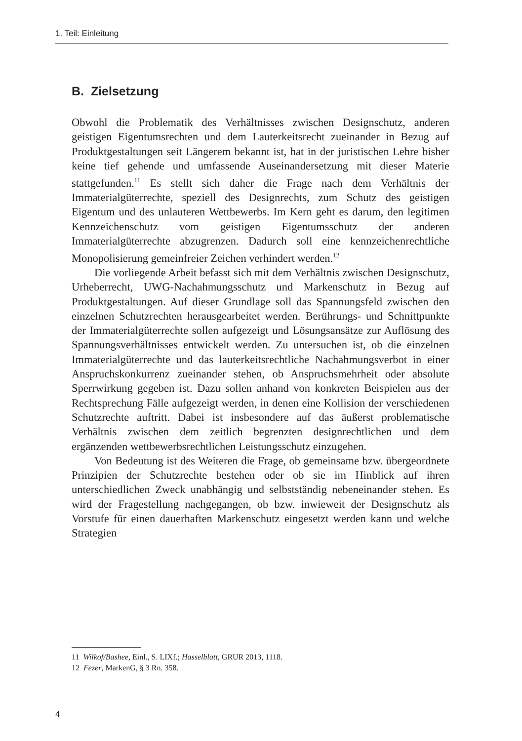1. Teil: Einleitung
B. Zielsetzung
Obwohl die Problematik des Verhältnisses zwischen Designschutz, anderen geistigen Eigentumsrechten und dem Lauterkeitsrecht zueinander in Bezug auf Produktgestaltungen seit Längerem bekannt ist, hat in der juristischen Lehre bisher keine tief gehende und umfassende Auseinandersetzung mit dieser Materie stattgefunden.<sup>11</sup> Es stellt sich daher die Frage nach dem Verhältnis der Immaterialgüterrechte, speziell des Designrechts, zum Schutz des geistigen Eigentum und des unlauteren Wettbewerbs. Im Kern geht es darum, den legitimen Kennzeichenschutz vom geistigen Eigentumsschutz der anderen Immaterialgüterrechte abzugrenzen. Dadurch soll eine kennzeichenrechtliche Monopolisierung gemeinfreier Zeichen verhindert werden.<sup>12</sup>
Die vorliegende Arbeit befasst sich mit dem Verhältnis zwischen Designschutz, Urheberrecht, UWG-Nachahmungsschutz und Markenschutz in Bezug auf Produktgestaltungen. Auf dieser Grundlage soll das Spannungsfeld zwischen den einzelnen Schutzrechten herausgearbeitet werden. Berührungs- und Schnittpunkte der Immaterialgüterrechte sollen aufgezeigt und Lösungsansätze zur Auflösung des Spannungsverhältnisses entwickelt werden. Zu untersuchen ist, ob die einzelnen Immaterialgüterrechte und das lauterkeitsrechtliche Nachahmungsverbot in einer Anspruchskonkurrenz zueinander stehen, ob Anspruchsmehrheit oder absolute Sperrwirkung gegeben ist. Dazu sollen anhand von konkreten Beispielen aus der Rechtsprechung Fälle aufgezeigt werden, in denen eine Kollision der verschiedenen Schutzrechte auftritt. Dabei ist insbesondere auf das äußerst problematische Verhältnis zwischen dem zeitlich begrenzten designrechtlichen und dem ergänzenden wettbewerbsrechtlichen Leistungsschutz einzugehen.
Von Bedeutung ist des Weiteren die Frage, ob gemeinsame bzw. übergeordnete Prinzipien der Schutzrechte bestehen oder ob sie im Hinblick auf ihren unterschiedlichen Zweck unabhängig und selbstständig nebeneinander stehen. Es wird der Fragestellung nachgegangen, ob bzw. inwieweit der Designschutz als Vorstufe für einen dauerhaften Markenschutz eingesetzt werden kann und welche Strategien
11 Wilkof/Bashee, Einl., S. LIXf.; Hasselblatt, GRUR 2013, 1118.
12 Fezer, MarkenG, § 3 Rn. 358.
4